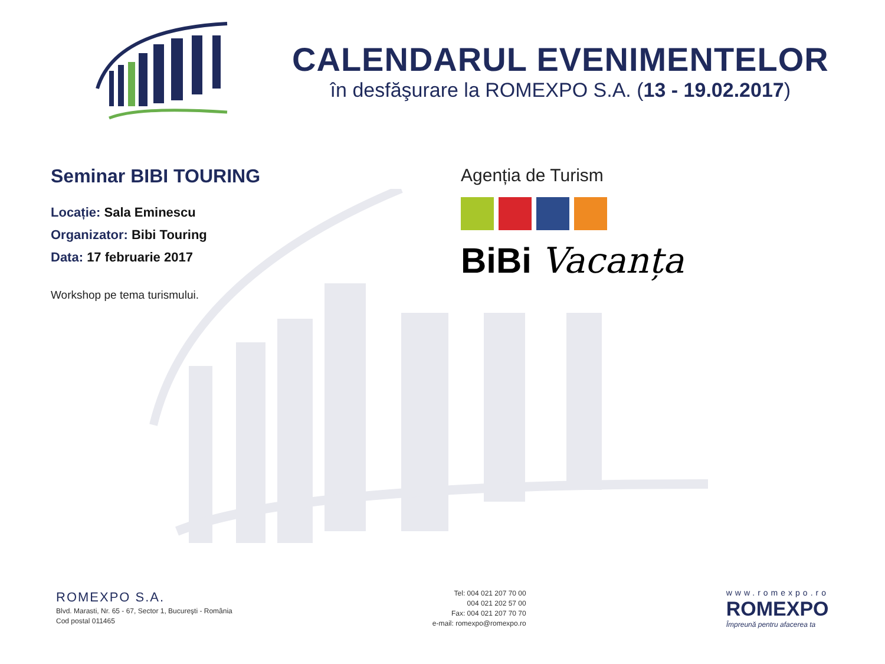CALENDARUL EVENIMENTELOR
în desfăşurare la ROMEXPO S.A. (13 - 19.02.2017)
Seminar BIBI TOURING
Locație: Sala Eminescu
Organizator: Bibi Touring
Data: 17 februarie 2017
Workshop pe tema turismului.
Agenția de Turism
BiBi Vacanța
ROMEXPO S.A.
Blvd. Marasti, Nr. 65 - 67, Sector 1, Bucureşti - România
Cod postal 011465
Tel: 004 021 207 70 00
004 021 202 57 00
Fax: 004 021 207 70 70
e-mail: romexpo@romexpo.ro
www.romexpo.ro
ROMEXPO
Împreună pentru afacerea ta